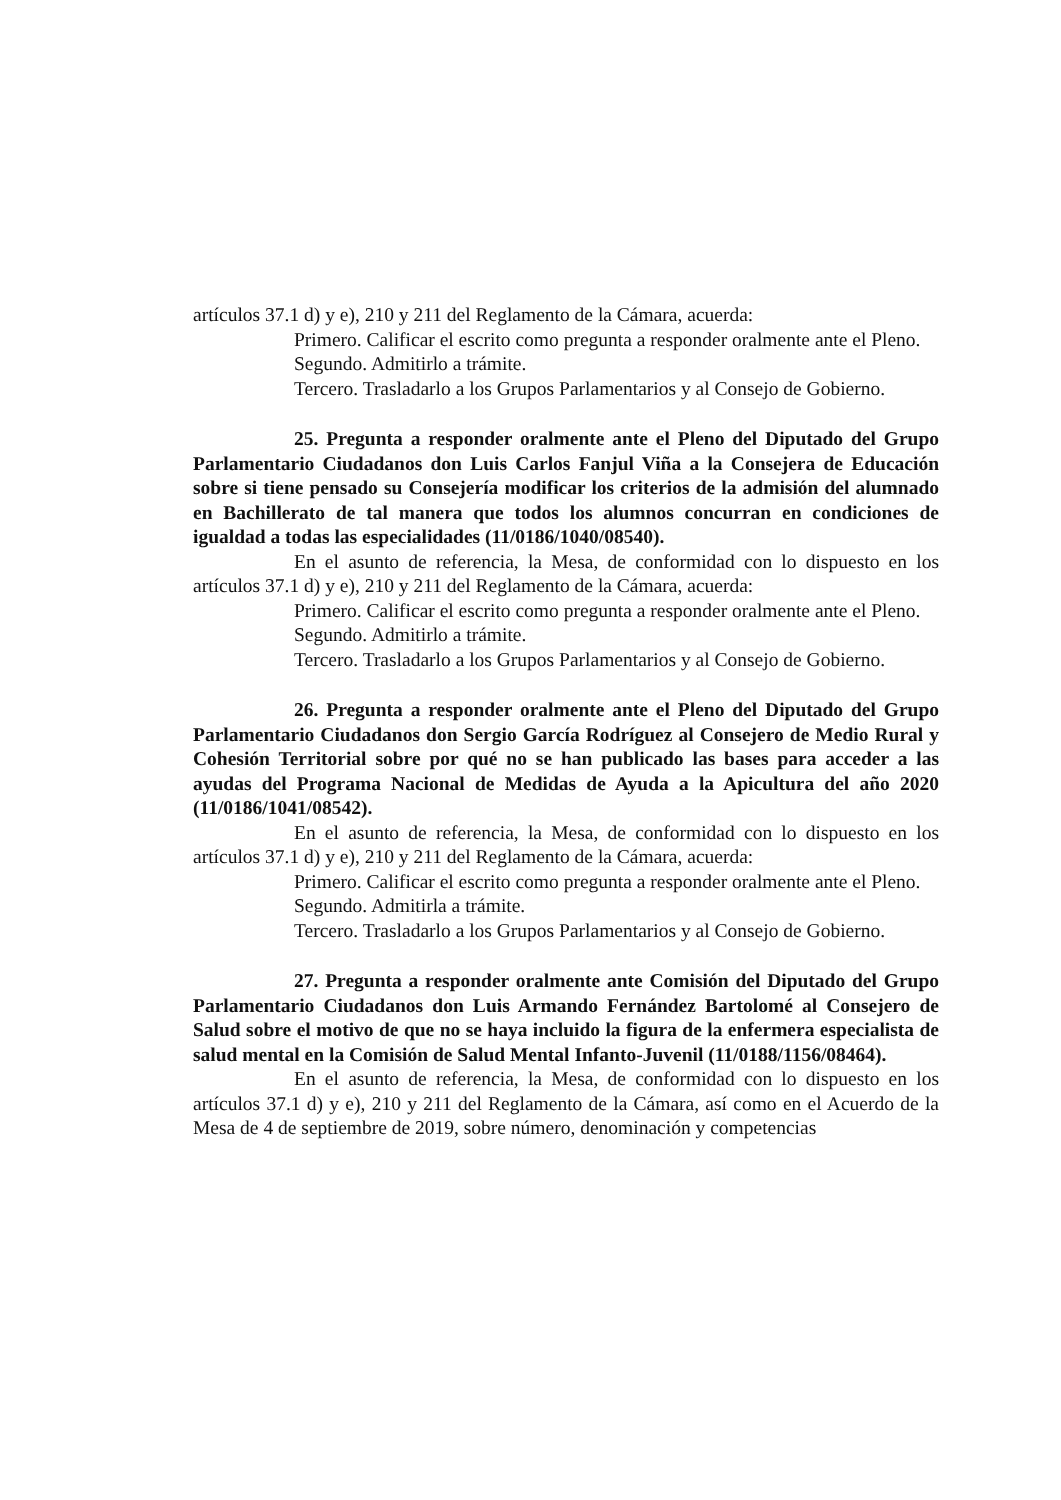artículos 37.1 d) y e), 210 y 211 del Reglamento de la Cámara, acuerda:
Primero. Calificar el escrito como pregunta a responder oralmente ante el Pleno.
Segundo. Admitirlo a trámite.
Tercero. Trasladarlo a los Grupos Parlamentarios y al Consejo de Gobierno.
25. Pregunta a responder oralmente ante el Pleno del Diputado del Grupo Parlamentario Ciudadanos don Luis Carlos Fanjul Viña a la Consejera de Educación sobre si tiene pensado su Consejería modificar los criterios de la admisión del alumnado en Bachillerato de tal manera que todos los alumnos concurran en condiciones de igualdad a todas las especialidades (11/0186/1040/08540).
En el asunto de referencia, la Mesa, de conformidad con lo dispuesto en los artículos 37.1 d) y e), 210 y 211 del Reglamento de la Cámara, acuerda:
Primero. Calificar el escrito como pregunta a responder oralmente ante el Pleno.
Segundo. Admitirlo a trámite.
Tercero. Trasladarlo a los Grupos Parlamentarios y al Consejo de Gobierno.
26. Pregunta a responder oralmente ante el Pleno del Diputado del Grupo Parlamentario Ciudadanos don Sergio García Rodríguez al Consejero de Medio Rural y Cohesión Territorial sobre por qué no se han publicado las bases para acceder a las ayudas del Programa Nacional de Medidas de Ayuda a la Apicultura del año 2020 (11/0186/1041/08542).
En el asunto de referencia, la Mesa, de conformidad con lo dispuesto en los artículos 37.1 d) y e), 210 y 211 del Reglamento de la Cámara, acuerda:
Primero. Calificar el escrito como pregunta a responder oralmente ante el Pleno.
Segundo. Admitirla a trámite.
Tercero. Trasladarlo a los Grupos Parlamentarios y al Consejo de Gobierno.
27. Pregunta a responder oralmente ante Comisión del Diputado del Grupo Parlamentario Ciudadanos don Luis Armando Fernández Bartolomé al Consejero de Salud sobre el motivo de que no se haya incluido la figura de la enfermera especialista de salud mental en la Comisión de Salud Mental Infanto-Juvenil (11/0188/1156/08464).
En el asunto de referencia, la Mesa, de conformidad con lo dispuesto en los artículos 37.1 d) y e), 210 y 211 del Reglamento de la Cámara, así como en el Acuerdo de la Mesa de 4 de septiembre de 2019, sobre número, denominación y competencias